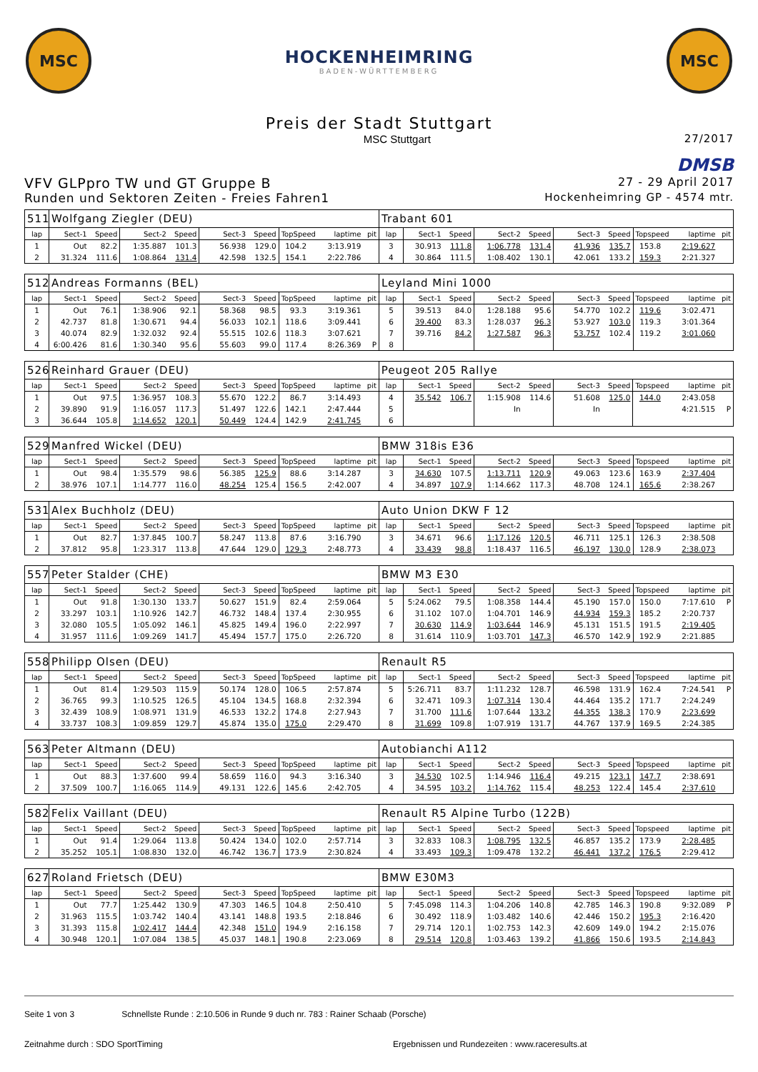MSC
HOCKENHEIMRING
BADEN-WÜRTTEMBERG
MSC
Preis der Stadt Stuttgart
MSC Stuttgart
27/2017
DMSB
VFV GLPpro TW und GT Gruppe B 27 - 29 April 2017
Runden und Sektoren Zeiten - Freies Fahren1 Hockenheimring GP - 4574 mtr.
| 511 | Wolfgang Ziegler (DEU) | | | | | | | | | Trabant 601 | | | | | | | | | |
| lap | Sect-1 | Speed | Sect-2 | Speed | Sect-3 | Speed | TopSpeed | laptime | pit | lap | Sect-1 | Speed | Sect-2 | Speed | Sect-3 | Speed | Topspeed | laptime | pit |
| 1 | Out | 82.2 | 1:35.887 | 101.3 | 56.938 | 129.0 | 104.2 | 3:13.919 | | 3 | 30.913 | 111.8 | 1:06.778 | 131.4 | 41.936 | 135.7 | 153.8 | 2:19.627 | |
| 2 | 31.324 | 111.6 | 1:08.864 | 131.4 | 42.598 | 132.5 | 154.1 | 2:22.786 | | 4 | 30.864 | 111.5 | 1:08.402 | 130.1 | 42.061 | 133.2 | 159.3 | 2:21.327 | |
| 512 | Andreas Formanns (BEL) | | | | | | | | | Leyland Mini 1000 | | | | | | | | | |
| lap | Sect-1 | Speed | Sect-2 | Speed | Sect-3 | Speed | TopSpeed | laptime | pit | lap | Sect-1 | Speed | Sect-2 | Speed | Sect-3 | Speed | Topspeed | laptime | pit |
| 1 | Out | 76.1 | 1:38.906 | 92.1 | 58.368 | 98.5 | 93.3 | 3:19.361 | | 5 | 39.513 | 84.0 | 1:28.188 | 95.6 | 54.770 | 102.2 | 119.6 | 3:02.471 | |
| 2 | 42.737 | 81.8 | 1:30.671 | 94.4 | 56.033 | 102.1 | 118.6 | 3:09.441 | | 6 | 39.400 | 83.3 | 1:28.037 | 96.3 | 53.927 | 103.0 | 119.3 | 3:01.364 | |
| 3 | 40.074 | 82.9 | 1:32.032 | 92.4 | 55.515 | 102.6 | 118.3 | 3:07.621 | | 7 | 39.716 | 84.2 | 1:27.587 | 96.3 | 53.757 | 102.4 | 119.2 | 3:01.060 | |
| 4 | 6:00.426 | 81.6 | 1:30.340 | 95.6 | 55.603 | 99.0 | 117.4 | 8:26.369 | P | 8 | | | | | | | | | |
| 526 | Reinhard Grauer (DEU) | | | | | | | | | Peugeot 205 Rallye | | | | | | | | | |
| lap | Sect-1 | Speed | Sect-2 | Speed | Sect-3 | Speed | TopSpeed | laptime | pit | lap | Sect-1 | Speed | Sect-2 | Speed | Sect-3 | Speed | Topspeed | laptime | pit |
| 1 | Out | 97.5 | 1:36.957 | 108.3 | 55.670 | 122.2 | 86.7 | 3:14.493 | | 4 | 35.542 | 106.7 | 1:15.908 | 114.6 | 51.608 | 125.0 | 144.0 | 2:43.058 | |
| 2 | 39.890 | 91.9 | 1:16.057 | 117.3 | 51.497 | 122.6 | 142.1 | 2:47.444 | | 5 | | | In | | In | | | 4:21.515 | P |
| 3 | 36.644 | 105.8 | 1:14.652 | 120.1 | 50.449 | 124.4 | 142.9 | 2:41.745 | | 6 | | | | | | | | | |
| 529 | Manfred Wickel (DEU) | | | | | | | | | BMW 318is E36 | | | | | | | | | |
| lap | Sect-1 | Speed | Sect-2 | Speed | Sect-3 | Speed | TopSpeed | laptime | pit | lap | Sect-1 | Speed | Sect-2 | Speed | Sect-3 | Speed | Topspeed | laptime | pit |
| 1 | Out | 98.4 | 1:35.579 | 98.6 | 56.385 | 125.9 | 88.6 | 3:14.287 | | 3 | 34.630 | 107.5 | 1:13.711 | 120.9 | 49.063 | 123.6 | 163.9 | 2:37.404 | |
| 2 | 38.976 | 107.1 | 1:14.777 | 116.0 | 48.254 | 125.4 | 156.5 | 2:42.007 | | 4 | 34.897 | 107.9 | 1:14.662 | 117.3 | 48.708 | 124.1 | 165.6 | 2:38.267 | |
| 531 | Alex Buchholz (DEU) | | | | | | | | | Auto Union DKW F 12 | | | | | | | | | |
| lap | Sect-1 | Speed | Sect-2 | Speed | Sect-3 | Speed | TopSpeed | laptime | pit | lap | Sect-1 | Speed | Sect-2 | Speed | Sect-3 | Speed | Topspeed | laptime | pit |
| 1 | Out | 82.7 | 1:37.845 | 100.7 | 58.247 | 113.8 | 87.6 | 3:16.790 | | 3 | 34.671 | 96.6 | 1:17.126 | 120.5 | 46.711 | 125.1 | 126.3 | 2:38.508 | |
| 2 | 37.812 | 95.8 | 1:23.317 | 113.8 | 47.644 | 129.0 | 129.3 | 2:48.773 | | 4 | 33.439 | 98.8 | 1:18.437 | 116.5 | 46.197 | 130.0 | 128.9 | 2:38.073 | |
| 557 | Peter Stalder (CHE) | | | | | | | | | BMW M3 E30 | | | | | | | | | |
| lap | Sect-1 | Speed | Sect-2 | Speed | Sect-3 | Speed | TopSpeed | laptime | pit | lap | Sect-1 | Speed | Sect-2 | Speed | Sect-3 | Speed | Topspeed | laptime | pit |
| 1 | Out | 91.8 | 1:30.130 | 133.7 | 50.627 | 151.9 | 82.4 | 2:59.064 | | 5 | 5:24.062 | 79.5 | 1:08.358 | 144.4 | 45.190 | 157.0 | 150.0 | 7:17.610 | P |
| 2 | 33.297 | 103.1 | 1:10.926 | 142.7 | 46.732 | 148.4 | 137.4 | 2:30.955 | | 6 | 31.102 | 107.0 | 1:04.701 | 146.9 | 44.934 | 159.3 | 185.2 | 2:20.737 | |
| 3 | 32.080 | 105.5 | 1:05.092 | 146.1 | 45.825 | 149.4 | 196.0 | 2:22.997 | | 7 | 30.630 | 114.9 | 1:03.644 | 146.9 | 45.131 | 151.5 | 191.5 | 2:19.405 | |
| 4 | 31.957 | 111.6 | 1:09.269 | 141.7 | 45.494 | 157.7 | 175.0 | 2:26.720 | | 8 | 31.614 | 110.9 | 1:03.701 | 147.3 | 46.570 | 142.9 | 192.9 | 2:21.885 | |
| 558 | Philipp Olsen (DEU) | | | | | | | | | Renault R5 | | | | | | | | | |
| lap | Sect-1 | Speed | Sect-2 | Speed | Sect-3 | Speed | TopSpeed | laptime | pit | lap | Sect-1 | Speed | Sect-2 | Speed | Sect-3 | Speed | Topspeed | laptime | pit |
| 1 | Out | 81.4 | 1:29.503 | 115.9 | 50.174 | 128.0 | 106.5 | 2:57.874 | | 5 | 5:26.711 | 83.7 | 1:11.232 | 128.7 | 46.598 | 131.9 | 162.4 | 7:24.541 | P |
| 2 | 36.765 | 99.3 | 1:10.525 | 126.5 | 45.104 | 134.5 | 168.8 | 2:32.394 | | 6 | 32.471 | 109.3 | 1:07.314 | 130.4 | 44.464 | 135.2 | 171.7 | 2:24.249 | |
| 3 | 32.439 | 108.9 | 1:08.971 | 131.9 | 46.533 | 132.2 | 174.8 | 2:27.943 | | 7 | 31.700 | 111.6 | 1:07.644 | 133.2 | 44.355 | 138.3 | 170.9 | 2:23.699 | |
| 4 | 33.737 | 108.3 | 1:09.859 | 129.7 | 45.874 | 135.0 | 175.0 | 2:29.470 | | 8 | 31.699 | 109.8 | 1:07.919 | 131.7 | 44.767 | 137.9 | 169.5 | 2:24.385 | |
| 563 | Peter Altmann (DEU) | | | | | | | | | Autobianchi A112 | | | | | | | | | |
| lap | Sect-1 | Speed | Sect-2 | Speed | Sect-3 | Speed | TopSpeed | laptime | pit | lap | Sect-1 | Speed | Sect-2 | Speed | Sect-3 | Speed | Topspeed | laptime | pit |
| 1 | Out | 88.3 | 1:37.600 | 99.4 | 58.659 | 116.0 | 94.3 | 3:16.340 | | 3 | 34.530 | 102.5 | 1:14.946 | 116.4 | 49.215 | 123.1 | 147.7 | 2:38.691 | |
| 2 | 37.509 | 100.7 | 1:16.065 | 114.9 | 49.131 | 122.6 | 145.6 | 2:42.705 | | 4 | 34.595 | 103.2 | 1:14.762 | 115.4 | 48.253 | 122.4 | 145.4 | 2:37.610 | |
| 582 | Felix Vaillant (DEU) | | | | | | | | | Renault R5 Alpine Turbo (122B) | | | | | | | | | |
| lap | Sect-1 | Speed | Sect-2 | Speed | Sect-3 | Speed | TopSpeed | laptime | pit | lap | Sect-1 | Speed | Sect-2 | Speed | Sect-3 | Speed | Topspeed | laptime | pit |
| 1 | Out | 91.4 | 1:29.064 | 113.8 | 50.424 | 134.0 | 102.0 | 2:57.714 | | 3 | 32.833 | 108.3 | 1:08.795 | 132.5 | 46.857 | 135.2 | 173.9 | 2:28.485 | |
| 2 | 35.252 | 105.1 | 1:08.830 | 132.0 | 46.742 | 136.7 | 173.9 | 2:30.824 | | 4 | 33.493 | 109.3 | 1:09.478 | 132.2 | 46.441 | 137.2 | 176.5 | 2:29.412 | |
| 627 | Roland Frietsch (DEU) | | | | | | | | | BMW E30M3 | | | | | | | | | |
| lap | Sect-1 | Speed | Sect-2 | Speed | Sect-3 | Speed | TopSpeed | laptime | pit | lap | Sect-1 | Speed | Sect-2 | Speed | Sect-3 | Speed | Topspeed | laptime | pit |
| 1 | Out | 77.7 | 1:25.442 | 130.9 | 47.303 | 146.5 | 104.8 | 2:50.410 | | 5 | 7:45.098 | 114.3 | 1:04.206 | 140.8 | 42.785 | 146.3 | 190.8 | 9:32.089 | P |
| 2 | 31.963 | 115.5 | 1:03.742 | 140.4 | 43.141 | 148.8 | 193.5 | 2:18.846 | | 6 | 30.492 | 118.9 | 1:03.482 | 140.6 | 42.446 | 150.2 | 195.3 | 2:16.420 | |
| 3 | 31.393 | 115.8 | 1:02.417 | 144.4 | 42.348 | 151.0 | 194.9 | 2:16.158 | | 7 | 29.714 | 120.1 | 1:02.753 | 142.3 | 42.609 | 149.0 | 194.2 | 2:15.076 | |
| 4 | 30.948 | 120.1 | 1:07.084 | 138.5 | 45.037 | 148.1 | 190.8 | 2:23.069 | | 8 | 29.514 | 120.8 | 1:03.463 | 139.2 | 41.866 | 150.6 | 193.5 | 2:14.843 | |
Seite 1 von 3 Schnellste Runde : 2:10.506 in Runde 9 duch nr. 783 : Rainer Schaab (Porsche)
Zeitnahme durch : SDO SportTiming Ergebnissen und Rundezeiten : www.raceresults.at